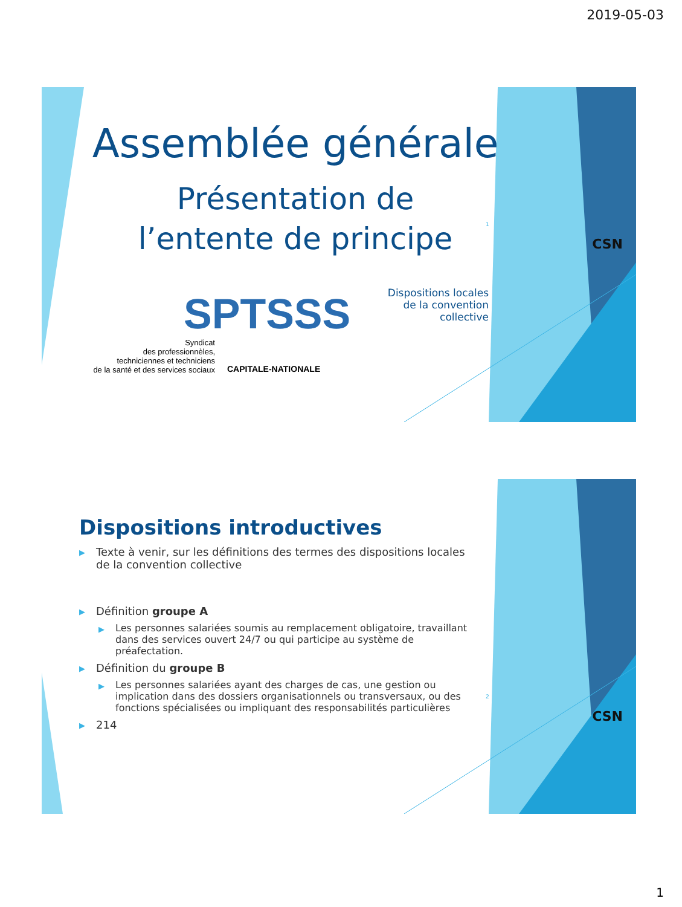2019-05-03
Assemblée générale
Présentation de
l’entente de principe
Dispositions locales
de la convention collective
SPTSSS
Syndicat
des professionnèles,
techniciennes et techniciens
de la santé et des services sociaux
CAPITALE-NATIONALE
1
CSN
Dispositions introductives
▶ Texte à venir, sur les définitions des termes des dispositions locales de la convention collective
▶ Définition groupe A
▶ Les personnes salariées soumis au remplacement obligatoire, travaillant dans des services ouvert 24/7 ou qui participe au système de préafectation.
▶ Définition du groupe B
▶ Les personnes salariées ayant des charges de cas, une gestion ou implication dans des dossiers organisationnels ou transversaux, ou des fonctions spécialisées ou impliquant des responsabilités particulières
▶ 214
2
CSN
1